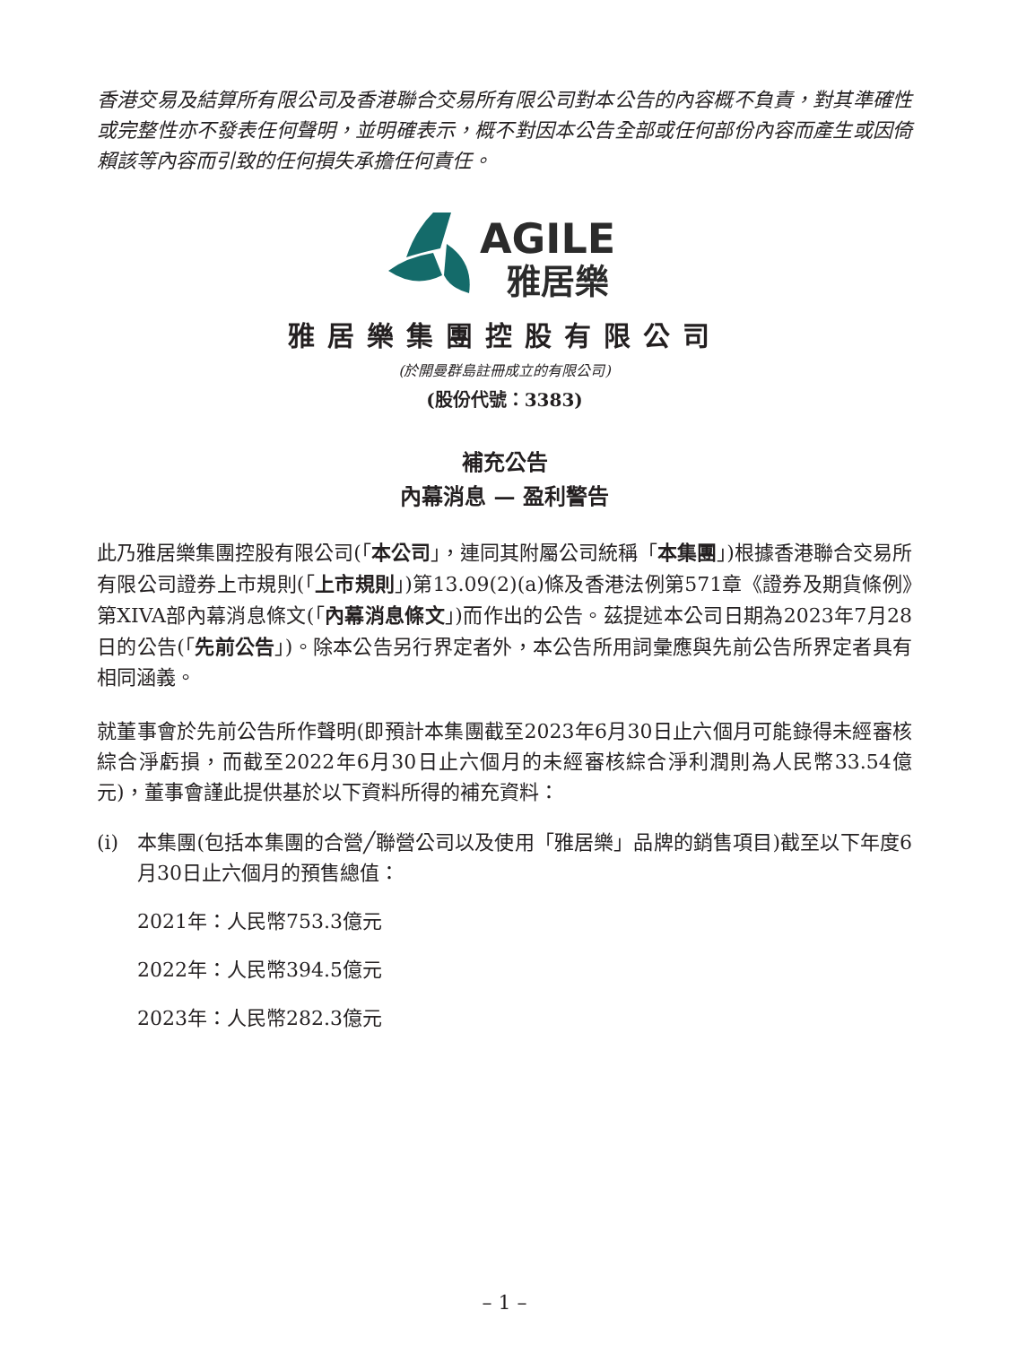香港交易及結算所有限公司及香港聯合交易所有限公司對本公告的內容概不負責，對其準確性或完整性亦不發表任何聲明，並明確表示，概不對因本公告全部或任何部份內容而產生或因倚賴該等內容而引致的任何損失承擔任何責任。
AGILE
雅居樂
雅居樂集團控股有限公司
(於開曼群島註冊成立的有限公司)
(股份代號：3383)
補充公告
內幕消息 — 盈利警告
此乃雅居樂集團控股有限公司(「本公司」，連同其附屬公司統稱「本集團」)根據香港聯合交易所有限公司證券上市規則(「上市規則」)第13.09(2)(a)條及香港法例第571章《證券及期貨條例》第XIVA部內幕消息條文(「內幕消息條文」)而作出的公告。茲提述本公司日期為2023年7月28日的公告(「先前公告」)。除本公告另行界定者外，本公告所用詞彙應與先前公告所界定者具有相同涵義。
就董事會於先前公告所作聲明(即預計本集團截至2023年6月30日止六個月可能錄得未經審核綜合淨虧損，而截至2022年6月30日止六個月的未經審核綜合淨利潤則為人民幣33.54億元)，董事會謹此提供基於以下資料所得的補充資料：
(i) 本集團(包括本集團的合營╱聯營公司以及使用「雅居樂」品牌的銷售項目)截至以下年度6月30日止六個月的預售總值：
2021年：人民幣753.3億元
2022年：人民幣394.5億元
2023年：人民幣282.3億元
– 1 –